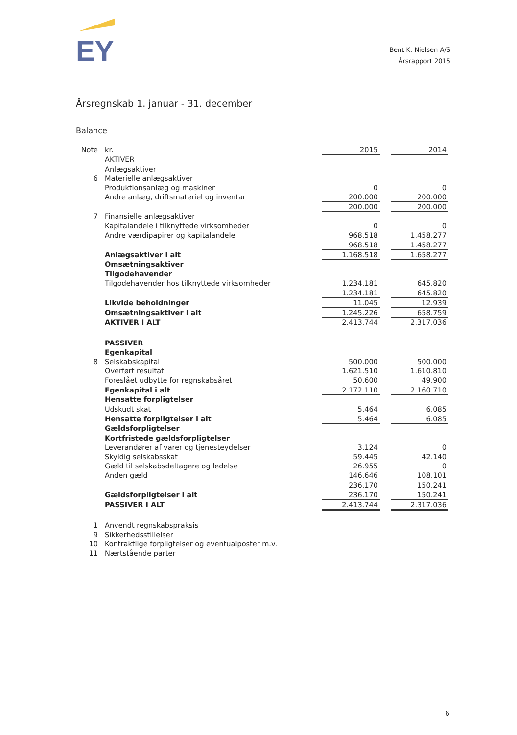EY
Bent K. Nielsen A/S
Årsrapport 2015
Årsregnskab 1. januar - 31. december
Balance
| Note | kr. | 2015 | | 2014 |
| | AKTIVER | | | |
| | Anlægsaktiver | | | |
| 6 | Materielle anlægsaktiver | | | |
| | Produktionsanlæg og maskiner | 0 | | 0 |
| | Andre anlæg, driftsmateriel og inventar | 200.000 | | 200.000 |
| | | 200.000 | | 200.000 |
| 7 | Finansielle anlægsaktiver | | | |
| | Kapitalandele i tilknyttede virksomheder | 0 | | 0 |
| | Andre værdipapirer og kapitalandele | 968.518 | | 1.458.277 |
| | | 968.518 | | 1.458.277 |
| | Anlægsaktiver i alt | 1.168.518 | | 1.658.277 |
| | Omsætningsaktiver | | | |
| | Tilgodehavender | | | |
| | Tilgodehavender hos tilknyttede virksomheder | 1.234.181 | | 645.820 |
| | | 1.234.181 | | 645.820 |
| | Likvide beholdninger | 11.045 | | 12.939 |
| | Omsætningsaktiver i alt | 1.245.226 | | 658.759 |
| | AKTIVER I ALT | 2.413.744 | | 2.317.036 |
| | PASSIVER | | | |
| | Egenkapital | | | |
| 8 | Selskabskapital | 500.000 | | 500.000 |
| | Overført resultat | 1.621.510 | | 1.610.810 |
| | Foreslået udbytte for regnskabsåret | 50.600 | | 49.900 |
| | Egenkapital i alt | 2.172.110 | | 2.160.710 |
| | Hensatte forpligtelser | | | |
| | Udskudt skat | 5.464 | | 6.085 |
| | Hensatte forpligtelser i alt | 5.464 | | 6.085 |
| | Gældsforpligtelser | | | |
| | Kortfristede gældsforpligtelser | | | |
| | Leverandører af varer og tjenesteydelser | 3.124 | | 0 |
| | Skyldig selskabsskat | 59.445 | | 42.140 |
| | Gæld til selskabsdeltagere og ledelse | 26.955 | | 0 |
| | Anden gæld | 146.646 | | 108.101 |
| | | 236.170 | | 150.241 |
| | Gældsforpligtelser i alt | 236.170 | | 150.241 |
| | PASSIVER I ALT | 2.413.744 | | 2.317.036 |
| 1 | Anvendt regnskabspraksis | | | |
| 9 | Sikkerhedsstillelser | | | |
| 10 | Kontraktlige forpligtelser og eventualposter m.v. | | | |
| 11 | Nærtstående parter | | | |
6